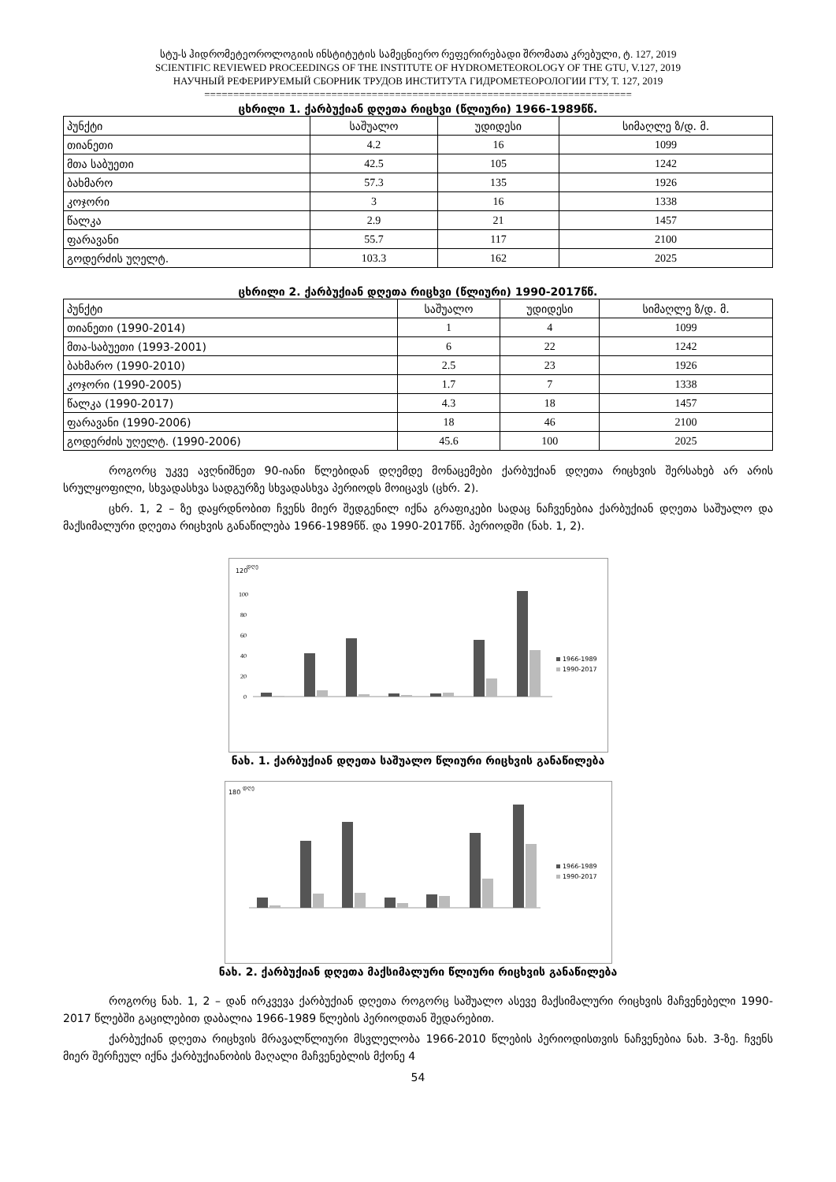სტუ-ს ჰიდრომეტეოროლოგიის ინსტიტუტის სამეცნიერო რეფერირებადი შრომათა კრებული, ტ. 127, 2019
SCIENTIFIC REVIEWED PROCEEDINGS OF THE INSTITUTE OF HYDROMETEOROLOGY OF THE GTU, V.127, 2019
НАУЧНЫЙ РЕФЕРИРУЕМЫЙ СБОРНИК ТРУДОВ ИНСТИТУТА ГИДРОМЕТЕОРОЛОГИИ ГТУ, Т. 127, 2019
==========================================================================
ცხრილი 1. ქარბუქიან დღეთა რიცხვი (წლიური) 1966-1989წწ.
| პუნქტი | საშუალო | უდიდესი | სიმაღლე ზ/დ. მ. |
| --- | --- | --- | --- |
| თიანეთი | 4.2 | 16 | 1099 |
| მთა საბუეთი | 42.5 | 105 | 1242 |
| ბახმარო | 57.3 | 135 | 1926 |
| კოჯორი | 3 | 16 | 1338 |
| წალკა | 2.9 | 21 | 1457 |
| ფარავანი | 55.7 | 117 | 2100 |
| გოდერძის უღელტ. | 103.3 | 162 | 2025 |
ცხრილი 2. ქარბუქიან დღეთა რიცხვი (წლიური) 1990-2017წწ.
| პუნქტი | საშუალო | უდიდესი | სიმაღლე ზ/დ. მ. |
| --- | --- | --- | --- |
| თიანეთი (1990-2014) | 1 | 4 | 1099 |
| მთა-საბუეთი (1993-2001) | 6 | 22 | 1242 |
| ბახმარო (1990-2010) | 2.5 | 23 | 1926 |
| კოჯორი (1990-2005) | 1.7 | 7 | 1338 |
| წალკა (1990-2017) | 4.3 | 18 | 1457 |
| ფარავანი (1990-2006) | 18 | 46 | 2100 |
| გოდერძის უღელტ. (1990-2006) | 45.6 | 100 | 2025 |
როგორც უკვე ავღნიშნეთ 90-იანი წლებიდან დღემდე მონაცემები ქარბუქიან დღეთა რიცხვის შერსახებ არ არის სრულყოფილი, სხვადასხვა სადგურზე სხვადასხვა პერიოდს მოიცავს (ცხრ. 2).
ცხრ. 1, 2 – ზე დაყრდნობით ჩვენს მიერ შედგენილ იქნა გრაფიკები სადაც ნაჩვენებია ქარბუქიან დღეთა საშუალო და მაქსიმალური დღეთა რიცხვის განაწილება 1966-1989წწ. და 1990-2017წწ. პერიოდში (ნახ. 1, 2).
120
დღე
100
80
60
40
20
0
1966-1989
1990-2017
ნახ. 1. ქარბუქიან დღეთა საშუალო წლიური რიცხვის განაწილება
180
დღე
1966-1989
1990-2017
ნახ. 2. ქარბუქიან დღეთა მაქსიმალური წლიური რიცხვის განაწილება
როგორც ნახ. 1, 2 – დან ირკვევა ქარბუქიან დღეთა როგორც საშუალო ასევე მაქსიმალური რიცხვის მაჩვენებელი 1990-2017 წლებში გაცილებით დაბალია 1966-1989 წლების პერიოდთან შედარებით.
ქარბუქიან დღეთა რიცხვის მრავალწლიური მსვლელობა 1966-2010 წლების პერიოდისთვის ნაჩვენებია ნახ. 3-ზე. ჩვენს მიერ შერჩეულ იქნა ქარბუქიანობის მაღალი მაჩვენებლის მქონე 4
54